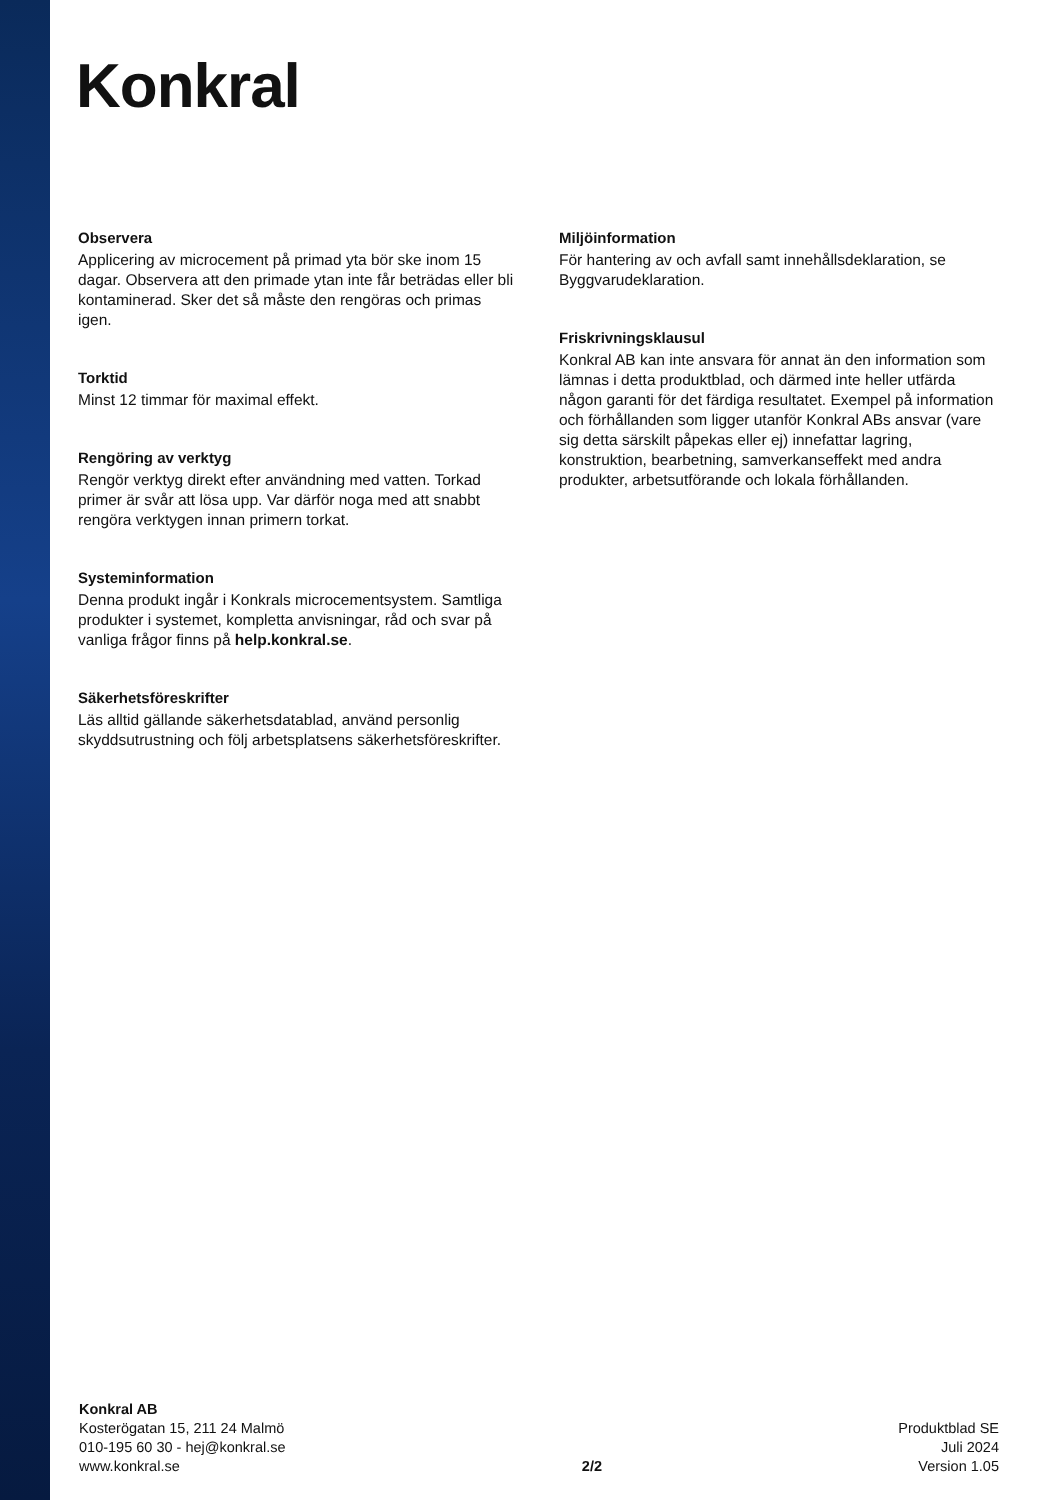Konkral
Observera
Applicering av microcement på primad yta bör ske inom 15 dagar. Observera att den primade ytan inte får beträdas eller bli kontaminerad. Sker det så måste den rengöras och primas igen.
Torktid
Minst 12 timmar för maximal effekt.
Rengöring av verktyg
Rengör verktyg direkt efter användning med vatten. Torkad primer är svår att lösa upp. Var därför noga med att snabbt rengöra verktygen innan primern torkat.
Systeminformation
Denna produkt ingår i Konkrals microcementsystem. Samtliga produkter i systemet, kompletta anvisningar, råd och svar på vanliga frågor finns på help.konkral.se.
Säkerhetsföreskrifter
Läs alltid gällande säkerhetsdatablad, använd personlig skyddsutrustning och följ arbetsplatsens säkerhetsföreskrifter.
Miljöinformation
För hantering av och avfall samt innehållsdeklaration, se Byggvarudeklaration.
Friskrivningsklausul
Konkral AB kan inte ansvara för annat än den information som lämnas i detta produktblad, och därmed inte heller utfärda någon garanti för det färdiga resultatet. Exempel på information och förhållanden som ligger utanför Konkral ABs ansvar (vare sig detta särskilt påpekas eller ej) innefattar lagring, konstruktion, bearbetning, samverkanseffekt med andra produkter, arbetsutförande och lokala förhållanden.
Konkral AB
Kosterögatan 15, 211 24 Malmö
010-195 60 30 - hej@konkral.se
www.konkral.se
2/2
Produktblad SE
Juli 2024
Version 1.05